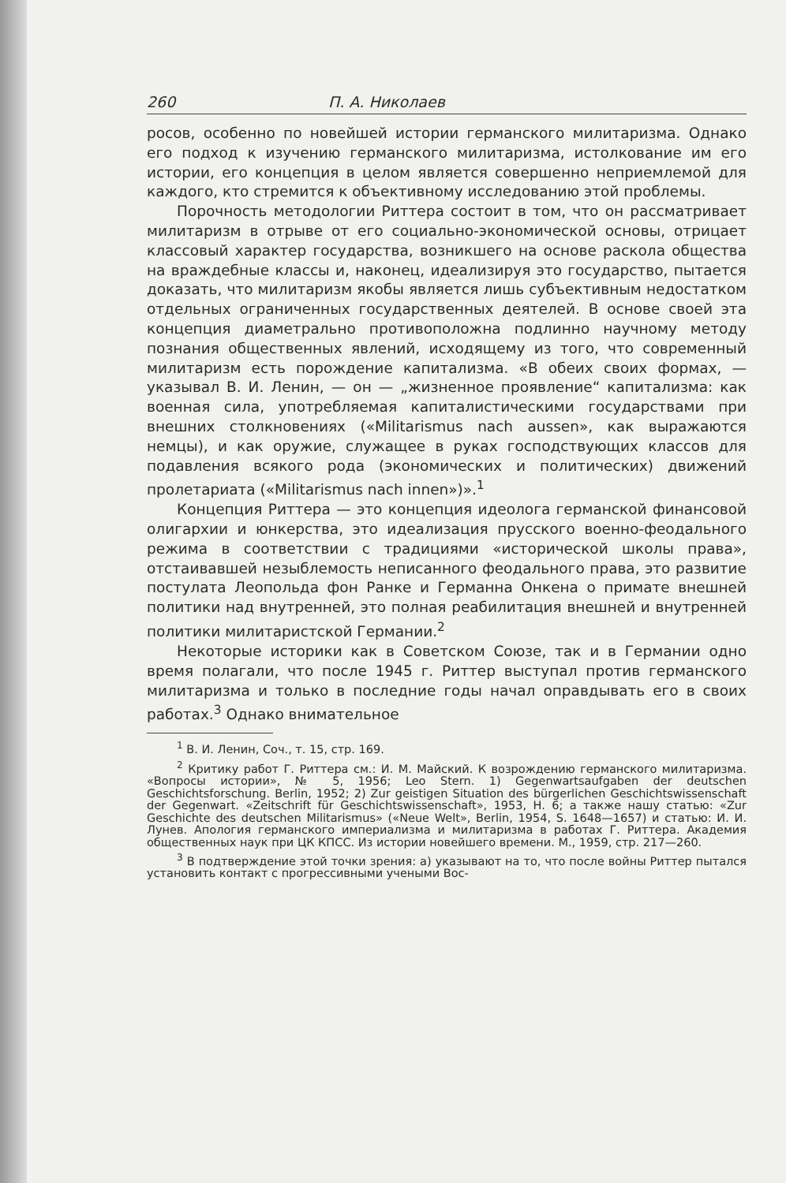260 П. А. Николаев
росов, особенно по новейшей истории германского милитаризма. Однако его подход к изучению германского милитаризма, истолкование им его истории, его концепция в целом является совершенно неприемлемой для каждого, кто стремится к объективному исследованию этой проблемы.
Порочность методологии Риттера состоит в том, что он рассматривает милитаризм в отрыве от его социально-экономической основы, отрицает классовый характер государства, возникшего на основе раскола общества на враждебные классы и, наконец, идеализируя это государство, пытается доказать, что милитаризм якобы является лишь субъективным недостатком отдельных ограниченных государственных деятелей. В основе своей эта концепция диаметрально противоположна подлинно научному методу познания общественных явлений, исходящему из того, что современный милитаризм есть порождение капитализма. «В обеих своих формах, — указывал В. И. Ленин, — он — „жизненное проявление“ капитализма: как военная сила, употребляемая капиталистическими государствами при внешних столкновениях («Militarismus nach aussen», как выражаются немцы), и как оружие, служащее в руках господствующих классов для подавления всякого рода (экономических и политических) движений пролетариата («Militarismus nach innen»)».<sup>1</sup>
Концепция Риттера — это концепция идеолога германской финансовой олигархии и юнкерства, это идеализация прусского военно-феодального режима в соответствии с традициями «исторической школы права», отстаивавшей незыблемость неписанного феодального права, это развитие постулата Леопольда фон Ранке и Германна Онкена о примате внешней политики над внутренней, это полная реабилитация внешней и внутренней политики милитаристской Германии.<sup>2</sup>
Некоторые историки как в Советском Союзе, так и в Германии одно время полагали, что после 1945 г. Риттер выступал против германского милитаризма и только в последние годы начал оправдывать его в своих работах.<sup>3</sup> Однако внимательное
<sup>1</sup> В. И. Ленин, Соч., т. 15, стр. 169.
<sup>2</sup> Критику работ Г. Риттера см.: И. М. Майский. К возрождению германского милитаризма. «Вопросы истории», № 5, 1956; Leo Stern. 1) Gegenwartsaufgaben der deutschen Geschichtsforschung. Berlin, 1952; 2) Zur geistigen Situation des bürgerlichen Geschichtswissenschaft der Gegenwart. «Zeitschrift für Geschichtswissenschaft», 1953, H. 6; а также нашу статью: «Zur Geschichte des deutschen Militarismus» («Neue Welt», Berlin, 1954, S. 1648—1657) и статью: И. И. Лунев. Апология германского империализма и милитаризма в работах Г. Риттера. Академия общественных наук при ЦК КПСС. Из истории новейшего времени. М., 1959, стр. 217—260.
<sup>3</sup> В подтверждение этой точки зрения: а) указывают на то, что после войны Риттер пытался установить контакт с прогрессивными учеными Вос-